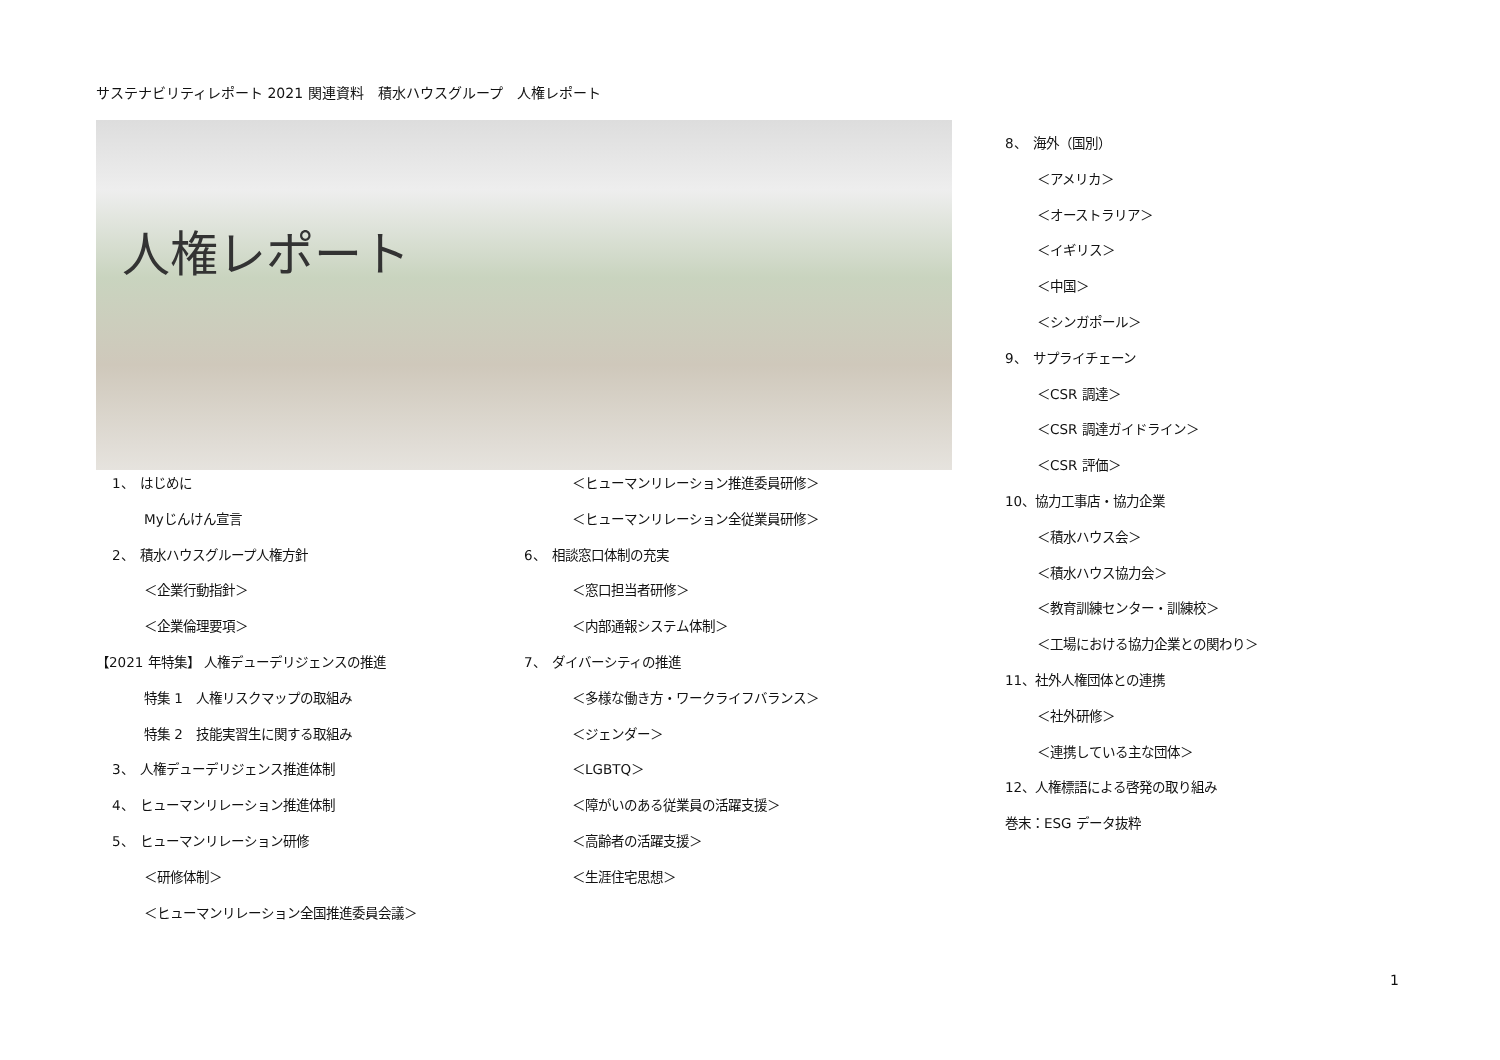サステナビリティレポート 2021 関連資料　積水ハウスグループ　人権レポート
人権レポート
1、　はじめに
Myじんけん宣言
2、　積水ハウスグループ人権方針
＜企業行動指針＞
＜企業倫理要項＞
【2021 年特集】 人権デューデリジェンスの推進
特集 1　人権リスクマップの取組み
特集 2　技能実習生に関する取組み
3、　人権デューデリジェンス推進体制
4、　ヒューマンリレーション推進体制
5、　ヒューマンリレーション研修
＜研修体制＞
＜ヒューマンリレーション全国推進委員会議＞
＜ヒューマンリレーション推進委員研修＞
＜ヒューマンリレーション全従業員研修＞
6、　相談窓口体制の充実
＜窓口担当者研修＞
＜内部通報システム体制＞
7、　ダイバーシティの推進
＜多様な働き方・ワークライフバランス＞
＜ジェンダー＞
＜LGBTQ＞
＜障がいのある従業員の活躍支援＞
＜高齢者の活躍支援＞
＜生涯住宅思想＞
8、　海外（国別）
＜アメリカ＞
＜オーストラリア＞
＜イギリス＞
＜中国＞
＜シンガポール＞
9、　サプライチェーン
＜CSR 調達＞
＜CSR 調達ガイドライン＞
＜CSR 評価＞
10、協力工事店・協力企業
＜積水ハウス会＞
＜積水ハウス協力会＞
＜教育訓練センター・訓練校＞
＜工場における協力企業との関わり＞
11、社外人権団体との連携
＜社外研修＞
＜連携している主な団体＞
12、人権標語による啓発の取り組み
巻末：ESG データ抜粋
1